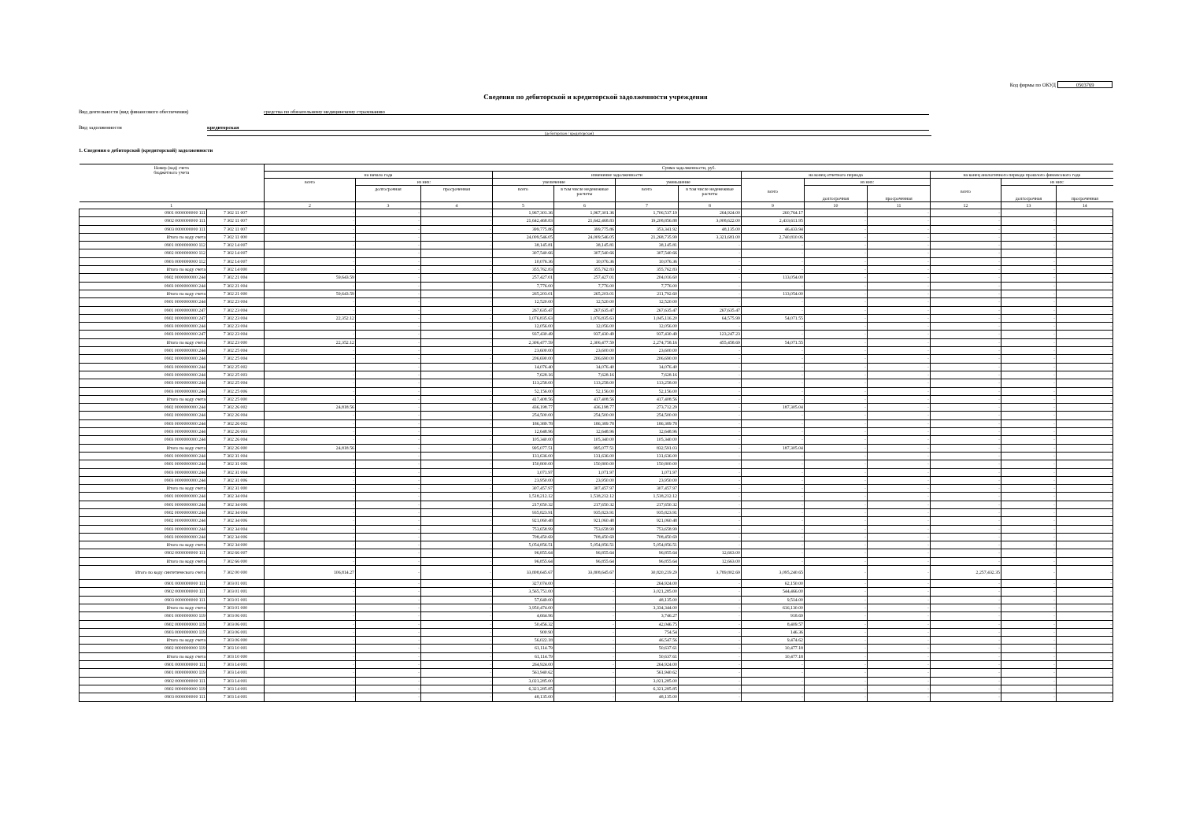Код формы по ОКУД 0503769
Сведения по дебиторской и кредиторской задолженности учреждения
Вид деятельности (вид финансового обеспечения) средства по обязательному медицинскому страхованию
Вид задолженности кредиторская
(дебиторская / кредиторская)
1. Сведения о дебиторской (кредиторской) задолженности
| Номер (код) счета бюджетного учета | | Сумма задолженности, руб. | | | | | | | | | | | | |
| --- | --- | --- | --- | --- | --- | --- | --- | --- | --- | --- | --- | --- | --- | --- |
| | | на начало года | | | изменение задолженности | | | | на конец отчетного периода | | | на конец аналогичного периода прошлого финансового года | | |
| | | всего | из них: | | увеличение | | уменьшение | | всего | из них: | | всего | из них: | |
| | | | долгосрочная | просроченная | всего | в том числе неденежные расчеты | всего | в том числе неденежные расчеты | | долгосрочная | просроченная | | долгосрочная | просроченная |
| 1 | | 2 | 3 | 4 | 5 | 6 | 7 | 8 | 9 | 10 | 11 | 12 | 13 | 14 |
| 0901 0000000000 111 | 7 302 11 007 | - | - | - | 1,967,301.36 | 1,967,301.36 | 1,706,537.19 | 264,924.00 | 260,764.17 | - | - | - | - | - |
| 0902 0000000000 111 | 7 302 11 007 | - | - | - | 21,642,468.83 | 21,642,468.83 | 19,208,856.88 | 3,008,622.00 | 2,433,611.95 | - | - | - | - | - |
| 0903 0000000000 111 | 7 302 11 007 | - | - | - | 399,775.86 | 399,775.86 | 353,341.92 | 48,135.00 | 46,433.94 | - | - | - | - | - |
| Итого по коду счета | 7 302 11 000 | - | - | - | 24,009,546.05 | 24,009,546.05 | 21,268,735.99 | 3,321,681.00 | 2,740,810.06 | - | - | - | - | - |
| 0901 0000000000 112 | 7 302 14 007 | - | - | - | 38,145.81 | 38,145.81 | 38,145.81 | - | - | - | - | - | - | - |
| 0902 0000000000 112 | 7 302 14 007 | - | - | - | 307,540.66 | 307,540.66 | 307,540.66 | - | - | - | - | - | - | - |
| 0903 0000000000 112 | 7 302 14 007 | - | - | - | 10,076.36 | 10,076.36 | 10,076.36 | - | - | - | - | - | - | - |
| Итого по коду счета | 7 302 14 000 | - | - | - | 355,762.83 | 355,762.83 | 355,762.83 | - | - | - | - | - | - | - |
| 0902 0000000000 244 | 7 302 21 004 | 59,643.59 | - | - | 257,427.01 | 257,427.01 | 204,016.60 | - | 113,054.00 | - | - | - | - | - |
| 0903 0000000000 244 | 7 302 21 004 | - | - | - | 7,776.00 | 7,776.00 | 7,776.00 | - | - | - | - | - | - | - |
| Итого по коду счета | 7 302 21 000 | 59,643.59 | - | - | 265,203.01 | 265,203.01 | 211,792.60 | - | 113,054.00 | - | - | - | - | - |
| 0901 0000000000 244 | 7 302 23 004 | - | - | - | 12,520.00 | 12,520.00 | 12,520.00 | - | - | - | - | - | - | - |
| 0901 0000000000 247 | 7 302 23 004 | - | - | - | 267,635.47 | 267,635.47 | 267,635.47 | 267,635.47 | - | - | - | - | - | - |
| 0902 0000000000 247 | 7 302 23 004 | 22,352.12 | - | - | 1,076,835.63 | 1,076,835.63 | 1,045,116.20 | 64,575.99 | 54,071.55 | - | - | - | - | - |
| 0903 0000000000 244 | 7 302 23 004 | - | - | - | 12,056.00 | 12,056.00 | 12,056.00 | - | - | - | - | - | - | - |
| 0903 0000000000 247 | 7 302 23 004 | - | - | - | 937,430.49 | 937,430.49 | 937,430.49 | 123,247.23 | - | - | - | - | - | - |
| Итого по коду счета | 7 302 23 000 | 22,352.12 | - | - | 2,306,477.59 | 2,306,477.59 | 2,274,758.16 | 455,458.69 | 54,071.55 | - | - | - | - | - |
| 0901 0000000000 244 | 7 302 25 004 | - | - | - | 23,600.00 | 23,600.00 | 23,600.00 | - | - | - | - | - | - | - |
| 0902 0000000000 244 | 7 302 25 004 | - | - | - | 206,690.00 | 206,690.00 | 206,690.00 | - | - | - | - | - | - | - |
| 0903 0000000000 244 | 7 302 25 002 | - | - | - | 14,076.40 | 14,076.40 | 14,076.40 | - | - | - | - | - | - | - |
| 0903 0000000000 244 | 7 302 25 003 | - | - | - | 7,628.16 | 7,628.16 | 7,628.16 | - | - | - | - | - | - | - |
| 0903 0000000000 244 | 7 302 25 004 | - | - | - | 113,258.00 | 113,258.00 | 113,258.00 | - | - | - | - | - | - | - |
| 0903 0000000000 244 | 7 302 25 006 | - | - | - | 52,156.00 | 52,156.00 | 52,156.00 | - | - | - | - | - | - | - |
| Итого по коду счета | 7 302 25 000 | - | - | - | 417,408.56 | 417,408.56 | 417,408.56 | - | - | - | - | - | - | - |
| 0902 0000000000 244 | 7 302 26 002 | 24,818.56 | - | - | 436,198.77 | 436,198.77 | 273,712.29 | - | 187,305.04 | - | - | - | - | - |
| 0902 0000000000 244 | 7 302 26 004 | - | - | - | 254,500.00 | 254,500.00 | 254,500.00 | - | - | - | - | - | - | - |
| 0903 0000000000 244 | 7 302 26 002 | - | - | - | 186,389.78 | 186,389.78 | 186,389.78 | - | - | - | - | - | - | - |
| 0903 0000000000 244 | 7 302 26 003 | - | - | - | 12,648.96 | 12,648.96 | 12,648.96 | - | - | - | - | - | - | - |
| 0903 0000000000 244 | 7 302 26 004 | - | - | - | 105,340.00 | 105,340.00 | 105,340.00 | - | - | - | - | - | - | - |
| Итого по коду счета | 7 302 26 000 | 24,818.56 | - | - | 995,077.51 | 995,077.51 | 832,591.03 | - | 187,305.04 | - | - | - | - | - |
| 0901 0000000000 244 | 7 302 31 004 | - | - | - | 131,636.00 | 131,636.00 | 131,636.00 | - | - | - | - | - | - | - |
| 0901 0000000000 244 | 7 302 31 006 | - | - | - | 150,800.00 | 150,800.00 | 150,800.00 | - | - | - | - | - | - | - |
| 0903 0000000000 244 | 7 302 31 004 | - | - | - | 1,071.97 | 1,071.97 | 1,071.97 | - | - | - | - | - | - | - |
| 0903 0000000000 244 | 7 302 31 006 | - | - | - | 23,950.00 | 23,950.00 | 23,950.00 | - | - | - | - | - | - | - |
| Итого по коду счета | 7 302 31 000 | - | - | - | 307,457.97 | 307,457.97 | 307,457.97 | - | - | - | - | - | - | - |
| 0901 0000000000 244 | 7 302 34 004 | - | - | - | 1,518,212.12 | 1,518,212.12 | 1,518,212.12 | - | - | - | - | - | - | - |
| 0901 0000000000 244 | 7 302 34 006 | - | - | - | 217,650.32 | 217,650.32 | 217,650.32 | - | - | - | - | - | - | - |
| 0902 0000000000 244 | 7 302 34 004 | - | - | - | 935,823.91 | 935,823.91 | 935,823.91 | - | - | - | - | - | - | - |
| 0902 0000000000 244 | 7 302 34 006 | - | - | - | 921,060.48 | 921,060.48 | 921,060.48 | - | - | - | - | - | - | - |
| 0903 0000000000 244 | 7 302 34 004 | - | - | - | 753,658.99 | 753,658.99 | 753,658.99 | - | - | - | - | - | - | - |
| 0903 0000000000 244 | 7 302 34 006 | - | - | - | 708,450.69 | 708,450.69 | 708,450.69 | - | - | - | - | - | - | - |
| Итого по коду счета | 7 302 34 000 | - | - | - | 5,054,856.51 | 5,054,856.51 | 5,054,856.51 | - | - | - | - | - | - | - |
| 0902 0000000000 111 | 7 302 66 007 | - | - | - | 96,855.64 | 96,855.64 | 96,855.64 | 12,663.00 | - | - | - | - | - | - |
| Итого по коду счета | 7 302 66 000 | - | - | - | 96,855.64 | 96,855.64 | 96,855.64 | 12,663.00 | - | - | - | - | - | - |
| Итого по коду синтетического счета | 7 302 00 000 | 106,814.27 | - | - | 33,808,645.67 | 33,808,645.67 | 30,820,219.29 | 3,789,802.69 | 3,095,240.65 | - | - | 2,257,432.35 | - | - |
| 0901 0000000000 111 | 7 303 01 001 | - | - | - | 327,074.00 | - | 264,924.00 | - | 62,150.00 | - | - | - | - | - |
| 0902 0000000000 111 | 7 303 01 001 | - | - | - | 3,565,751.00 | - | 3,021,285.00 | - | 544,466.00 | - | - | - | - | - |
| 0903 0000000000 111 | 7 303 01 001 | - | - | - | 57,649.00 | - | 48,135.00 | - | 9,514.00 | - | - | - | - | - |
| Итого по коду счета | 7 303 01 000 | - | - | - | 3,950,474.00 | - | 3,334,344.00 | - | 616,130.00 | - | - | - | - | - |
| 0901 0000000000 119 | 7 303 06 001 | - | - | - | 4,664.96 | - | 3,746.27 | - | 918.69 | - | - | - | - | - |
| 0902 0000000000 119 | 7 303 06 001 | - | - | - | 50,456.32 | - | 42,046.75 | - | 8,409.57 | - | - | - | - | - |
| 0903 0000000000 119 | 7 303 06 001 | - | - | - | 900.90 | - | 754.54 | - | 146.36 | - | - | - | - | - |
| Итого по коду счета | 7 303 06 000 | - | - | - | 56,022.18 | - | 46,547.56 | - | 9,474.62 | - | - | - | - | - |
| 0902 0000000000 119 | 7 303 10 001 | - | - | - | 61,114.79 | - | 50,637.61 | - | 10,477.18 | - | - | - | - | - |
| Итого по коду счета | 7 303 10 000 | - | - | - | 61,114.79 | - | 50,637.61 | - | 10,477.18 | - | - | - | - | - |
| 0901 0000000000 111 | 7 303 14 001 | - | - | - | 264,924.00 | - | 264,924.00 | - | - | - | - | - | - | - |
| 0901 0000000000 119 | 7 303 14 001 | - | - | - | 561,940.62 | - | 561,940.62 | - | - | - | - | - | - | - |
| 0902 0000000000 111 | 7 303 14 001 | - | - | - | 3,021,285.00 | - | 3,021,285.00 | - | - | - | - | - | - | - |
| 0902 0000000000 119 | 7 303 14 001 | - | - | - | 6,321,285.85 | - | 6,321,285.85 | - | - | - | - | - | - | - |
| 0903 0000000000 111 | 7 303 14 001 | - | - | - | 48,135.00 | - | 48,135.00 | - | - | - | - | - | - | - |